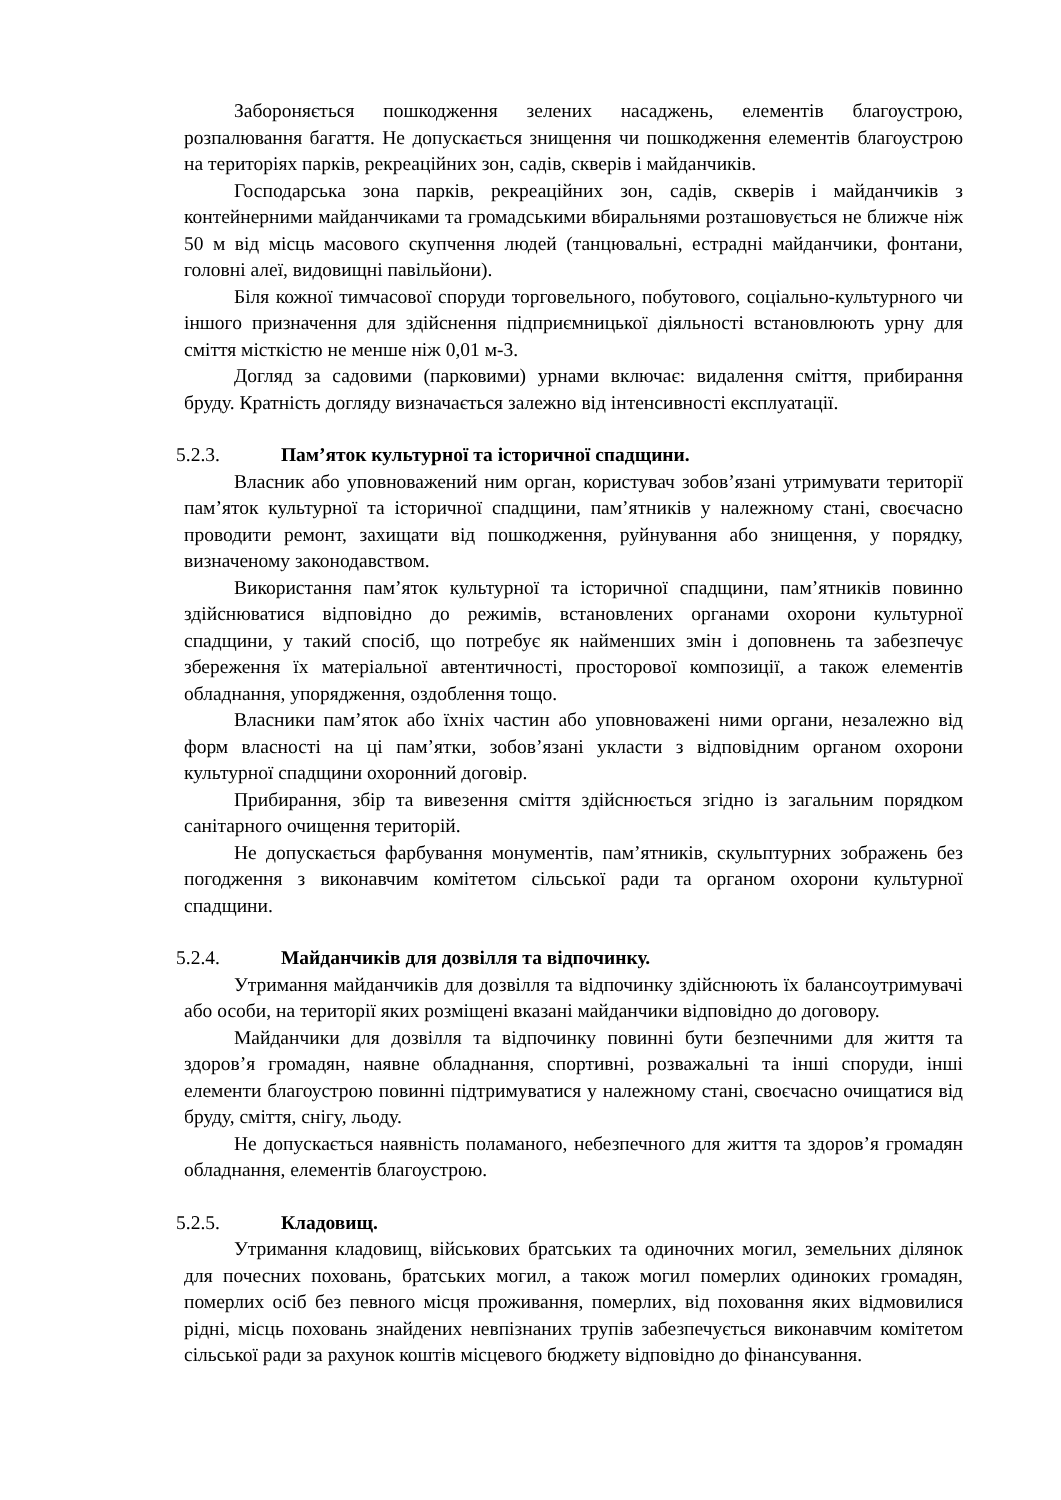Забороняється пошкодження зелених насаджень, елементів благоустрою, розпалювання багаття. Не допускається знищення чи пошкодження елементів благоустрою на територіях парків, рекреаційних зон, садів, скверів і майданчиків.
Господарська зона парків, рекреаційних зон, садів, скверів і майданчиків з контейнерними майданчиками та громадськими вбиральнями розташовується не ближче ніж 50 м від місць масового скупчення людей (танцювальні, естрадні майданчики, фонтани, головні алеї, видовищні павільйони).
Біля кожної тимчасової споруди торговельного, побутового, соціально-культурного чи іншого призначення для здійснення підприємницької діяльності встановлюють урну для сміття місткістю не менше ніж 0,01 м-3.
Догляд за садовими (парковими) урнами включає: видалення сміття, прибирання бруду. Кратність догляду визначається залежно від інтенсивності експлуатації.
5.2.3. Пам’яток культурної та історичної спадщини.
Власник або уповноважений ним орган, користувач зобов’язані утримувати території пам’яток культурної та історичної спадщини, пам’ятників у належному стані, своєчасно проводити ремонт, захищати від пошкодження, руйнування або знищення, у порядку, визначеному законодавством.
Використання пам’яток культурної та історичної спадщини, пам’ятників повинно здійснюватися відповідно до режимів, встановлених органами охорони культурної спадщини, у такий спосіб, що потребує як найменших змін і доповнень та забезпечує збереження їх матеріальної автентичності, просторової композиції, а також елементів обладнання, упорядження, оздоблення тощо.
Власники пам’яток або їхніх частин або уповноважені ними органи, незалежно від форм власності на ці пам’ятки, зобов’язані укласти з відповідним органом охорони культурної спадщини охоронний договір.
Прибирання, збір та вивезення сміття здійснюється згідно із загальним порядком санітарного очищення територій.
Не допускається фарбування монументів, пам’ятників, скульптурних зображень без погодження з виконавчим комітетом сільської ради та органом охорони культурної спадщини.
5.2.4. Майданчиків для дозвілля та відпочинку.
Утримання майданчиків для дозвілля та відпочинку здійснюють їх балансоутримувачі або особи, на території яких розміщені вказані майданчики відповідно до договору.
Майданчики для дозвілля та відпочинку повинні бути безпечними для життя та здоров’я громадян, наявне обладнання, спортивні, розважальні та інші споруди, інші елементи благоустрою повинні підтримуватися у належному стані, своєчасно очищатися від бруду, сміття, снігу, льоду.
Не допускається наявність поламаного, небезпечного для життя та здоров’я громадян обладнання, елементів благоустрою.
5.2.5. Кладовищ.
Утримання кладовищ, військових братських та одиночних могил, земельних ділянок для почесних поховань, братських могил, а також могил померлих одиноких громадян, померлих осіб без певного місця проживання, померлих, від поховання яких відмовилися рідні, місць поховань знайдених невпізнаних трупів забезпечується виконавчим комітетом сільської ради за рахунок коштів місцевого бюджету відповідно до фінансування.